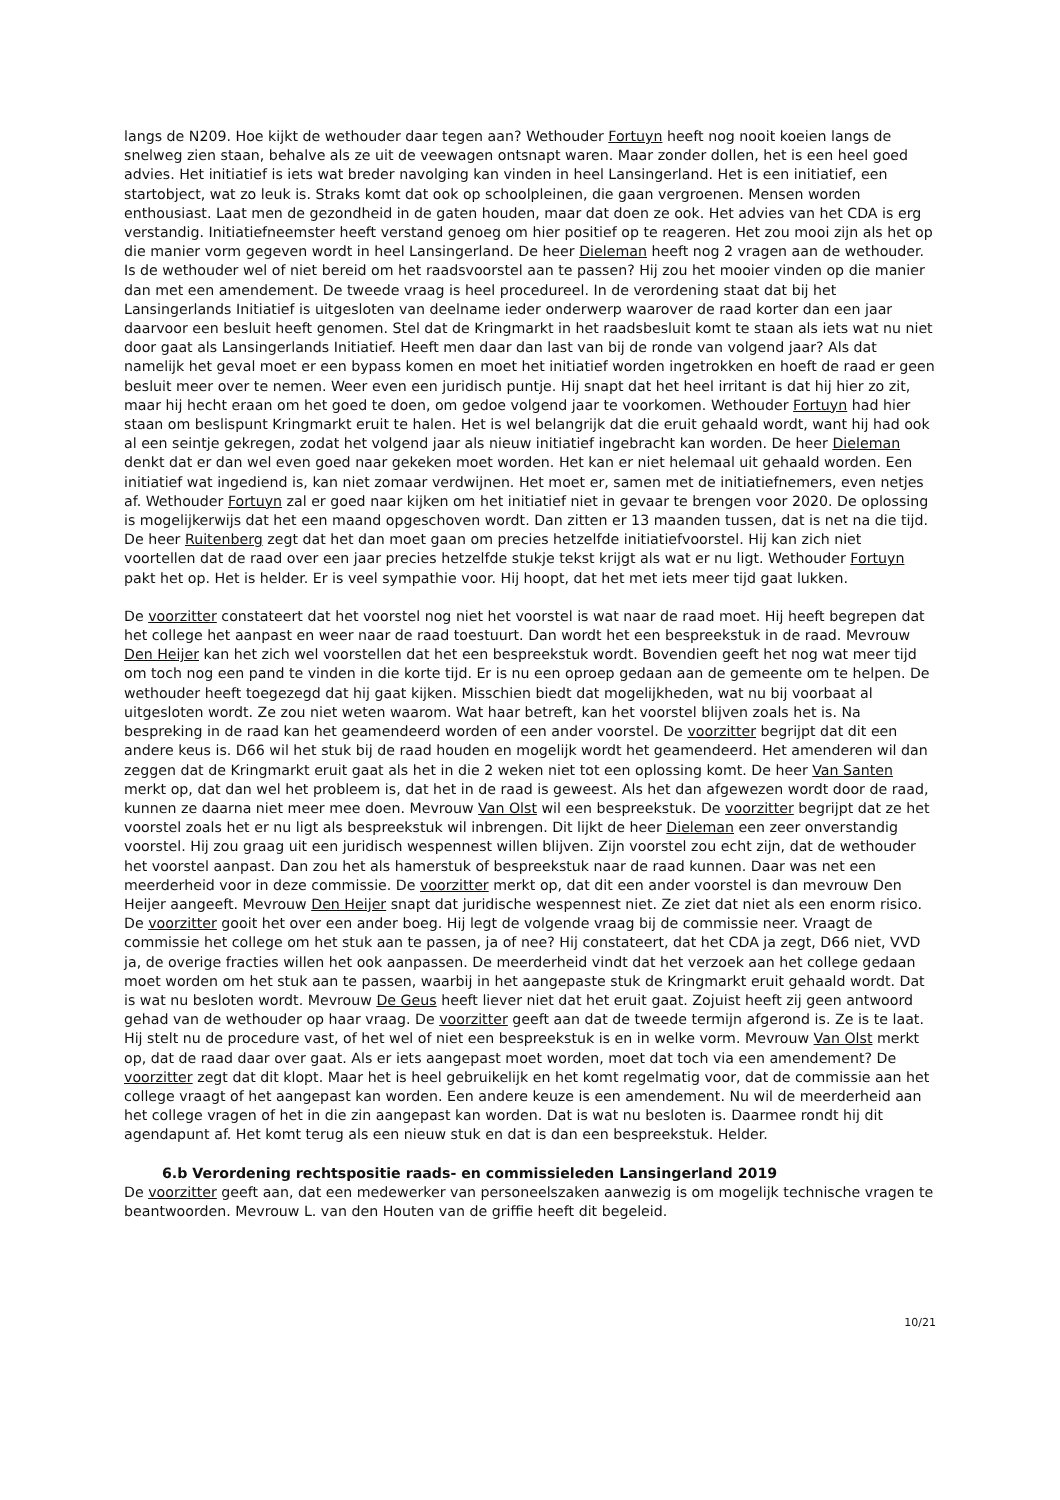langs de N209. Hoe kijkt de wethouder daar tegen aan? Wethouder Fortuyn heeft nog nooit koeien langs de snelweg zien staan, behalve als ze uit de veewagen ontsnapt waren. Maar zonder dollen, het is een heel goed advies. Het initiatief is iets wat breder navolging kan vinden in heel Lansingerland. Het is een initiatief, een startobject, wat zo leuk is. Straks komt dat ook op schoolpleinen, die gaan vergroenen. Mensen worden enthousiast. Laat men de gezondheid in de gaten houden, maar dat doen ze ook. Het advies van het CDA is erg verstandig. Initiatiefneemster heeft verstand genoeg om hier positief op te reageren. Het zou mooi zijn als het op die manier vorm gegeven wordt in heel Lansingerland. De heer Dieleman heeft nog 2 vragen aan de wethouder. Is de wethouder wel of niet bereid om het raadsvoorstel aan te passen? Hij zou het mooier vinden op die manier dan met een amendement. De tweede vraag is heel procedureel. In de verordening staat dat bij het Lansingerlands Initiatief is uitgesloten van deelname ieder onderwerp waarover de raad korter dan een jaar daarvoor een besluit heeft genomen. Stel dat de Kringmarkt in het raadsbesluit komt te staan als iets wat nu niet door gaat als Lansingerlands Initiatief. Heeft men daar dan last van bij de ronde van volgend jaar? Als dat namelijk het geval moet er een bypass komen en moet het initiatief worden ingetrokken en hoeft de raad er geen besluit meer over te nemen. Weer even een juridisch puntje. Hij snapt dat het heel irritant is dat hij hier zo zit, maar hij hecht eraan om het goed te doen, om gedoe volgend jaar te voorkomen. Wethouder Fortuyn had hier staan om beslispunt Kringmarkt eruit te halen. Het is wel belangrijk dat die eruit gehaald wordt, want hij had ook al een seintje gekregen, zodat het volgend jaar als nieuw initiatief ingebracht kan worden. De heer Dieleman denkt dat er dan wel even goed naar gekeken moet worden. Het kan er niet helemaal uit gehaald worden. Een initiatief wat ingediend is, kan niet zomaar verdwijnen. Het moet er, samen met de initiatiefnemers, even netjes af. Wethouder Fortuyn zal er goed naar kijken om het initiatief niet in gevaar te brengen voor 2020. De oplossing is mogelijkerwijs dat het een maand opgeschoven wordt. Dan zitten er 13 maanden tussen, dat is net na die tijd. De heer Ruitenberg zegt dat het dan moet gaan om precies hetzelfde initiatiefvoorstel. Hij kan zich niet voortellen dat de raad over een jaar precies hetzelfde stukje tekst krijgt als wat er nu ligt. Wethouder Fortuyn pakt het op. Het is helder. Er is veel sympathie voor. Hij hoopt, dat het met iets meer tijd gaat lukken.
De voorzitter constateert dat het voorstel nog niet het voorstel is wat naar de raad moet. Hij heeft begrepen dat het college het aanpast en weer naar de raad toestuurt. Dan wordt het een bespreekstuk in de raad. Mevrouw Den Heijer kan het zich wel voorstellen dat het een bespreekstuk wordt. Bovendien geeft het nog wat meer tijd om toch nog een pand te vinden in die korte tijd. Er is nu een oproep gedaan aan de gemeente om te helpen. De wethouder heeft toegezegd dat hij gaat kijken. Misschien biedt dat mogelijkheden, wat nu bij voorbaat al uitgesloten wordt. Ze zou niet weten waarom. Wat haar betreft, kan het voorstel blijven zoals het is. Na bespreking in de raad kan het geamendeerd worden of een ander voorstel. De voorzitter begrijpt dat dit een andere keus is. D66 wil het stuk bij de raad houden en mogelijk wordt het geamendeerd. Het amenderen wil dan zeggen dat de Kringmarkt eruit gaat als het in die 2 weken niet tot een oplossing komt. De heer Van Santen merkt op, dat dan wel het probleem is, dat het in de raad is geweest. Als het dan afgewezen wordt door de raad, kunnen ze daarna niet meer mee doen. Mevrouw Van Olst wil een bespreekstuk. De voorzitter begrijpt dat ze het voorstel zoals het er nu ligt als bespreekstuk wil inbrengen. Dit lijkt de heer Dieleman een zeer onverstandig voorstel. Hij zou graag uit een juridisch wespennest willen blijven. Zijn voorstel zou echt zijn, dat de wethouder het voorstel aanpast. Dan zou het als hamerstuk of bespreekstuk naar de raad kunnen. Daar was net een meerderheid voor in deze commissie. De voorzitter merkt op, dat dit een ander voorstel is dan mevrouw Den Heijer aangeeft. Mevrouw Den Heijer snapt dat juridische wespennest niet. Ze ziet dat niet als een enorm risico. De voorzitter gooit het over een ander boeg. Hij legt de volgende vraag bij de commissie neer. Vraagt de commissie het college om het stuk aan te passen, ja of nee? Hij constateert, dat het CDA ja zegt, D66 niet, VVD ja, de overige fracties willen het ook aanpassen. De meerderheid vindt dat het verzoek aan het college gedaan moet worden om het stuk aan te passen, waarbij in het aangepaste stuk de Kringmarkt eruit gehaald wordt. Dat is wat nu besloten wordt. Mevrouw De Geus heeft liever niet dat het eruit gaat. Zojuist heeft zij geen antwoord gehad van de wethouder op haar vraag. De voorzitter geeft aan dat de tweede termijn afgerond is. Ze is te laat. Hij stelt nu de procedure vast, of het wel of niet een bespreekstuk is en in welke vorm. Mevrouw Van Olst merkt op, dat de raad daar over gaat. Als er iets aangepast moet worden, moet dat toch via een amendement? De voorzitter zegt dat dit klopt. Maar het is heel gebruikelijk en het komt regelmatig voor, dat de commissie aan het college vraagt of het aangepast kan worden. Een andere keuze is een amendement. Nu wil de meerderheid aan het college vragen of het in die zin aangepast kan worden. Dat is wat nu besloten is. Daarmee rondt hij dit agendapunt af. Het komt terug als een nieuw stuk en dat is dan een bespreekstuk. Helder.
6.b Verordening rechtspositie raads- en commissieleden Lansingerland 2019
De voorzitter geeft aan, dat een medewerker van personeelszaken aanwezig is om mogelijk technische vragen te beantwoorden. Mevrouw L. van den Houten van de griffie heeft dit begeleid.
10/21